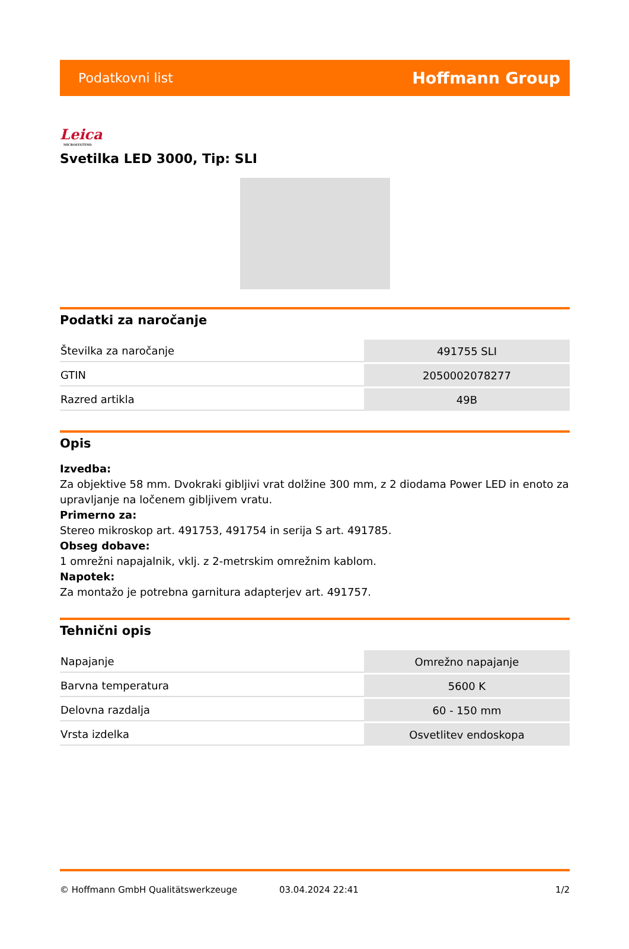Podatkovni list Hoffmann Group
Leica
MICROSYSTEMS
Svetilka LED 3000, Tip: SLI
Podatki za naročanje
| Številka za naročanje | 491755 SLI |
| GTIN | 2050002078277 |
| Razred artikla | 49B |
Opis
Izvedba:
Za objektive 58 mm. Dvokraki gibljivi vrat dolžine 300 mm, z 2 diodama Power LED in enoto za upravljanje na ločenem gibljivem vratu.
Primerno za:
Stereo mikroskop art. 491753, 491754 in serija S art. 491785.
Obseg dobave:
1 omrežni napajalnik, vklj. z 2-metrskim omrežnim kablom.
Napotek:
Za montažo je potrebna garnitura adapterjev art. 491757.
Tehnični opis
| Napajanje | Omrežno napajanje |
| Barvna temperatura | 5600 K |
| Delovna razdalja | 60 - 150 mm |
| Vrsta izdelka | Osvetlitev endoskopa |
© Hoffmann GmbH Qualitätswerkzeuge 03.04.2024 22:41 1/2